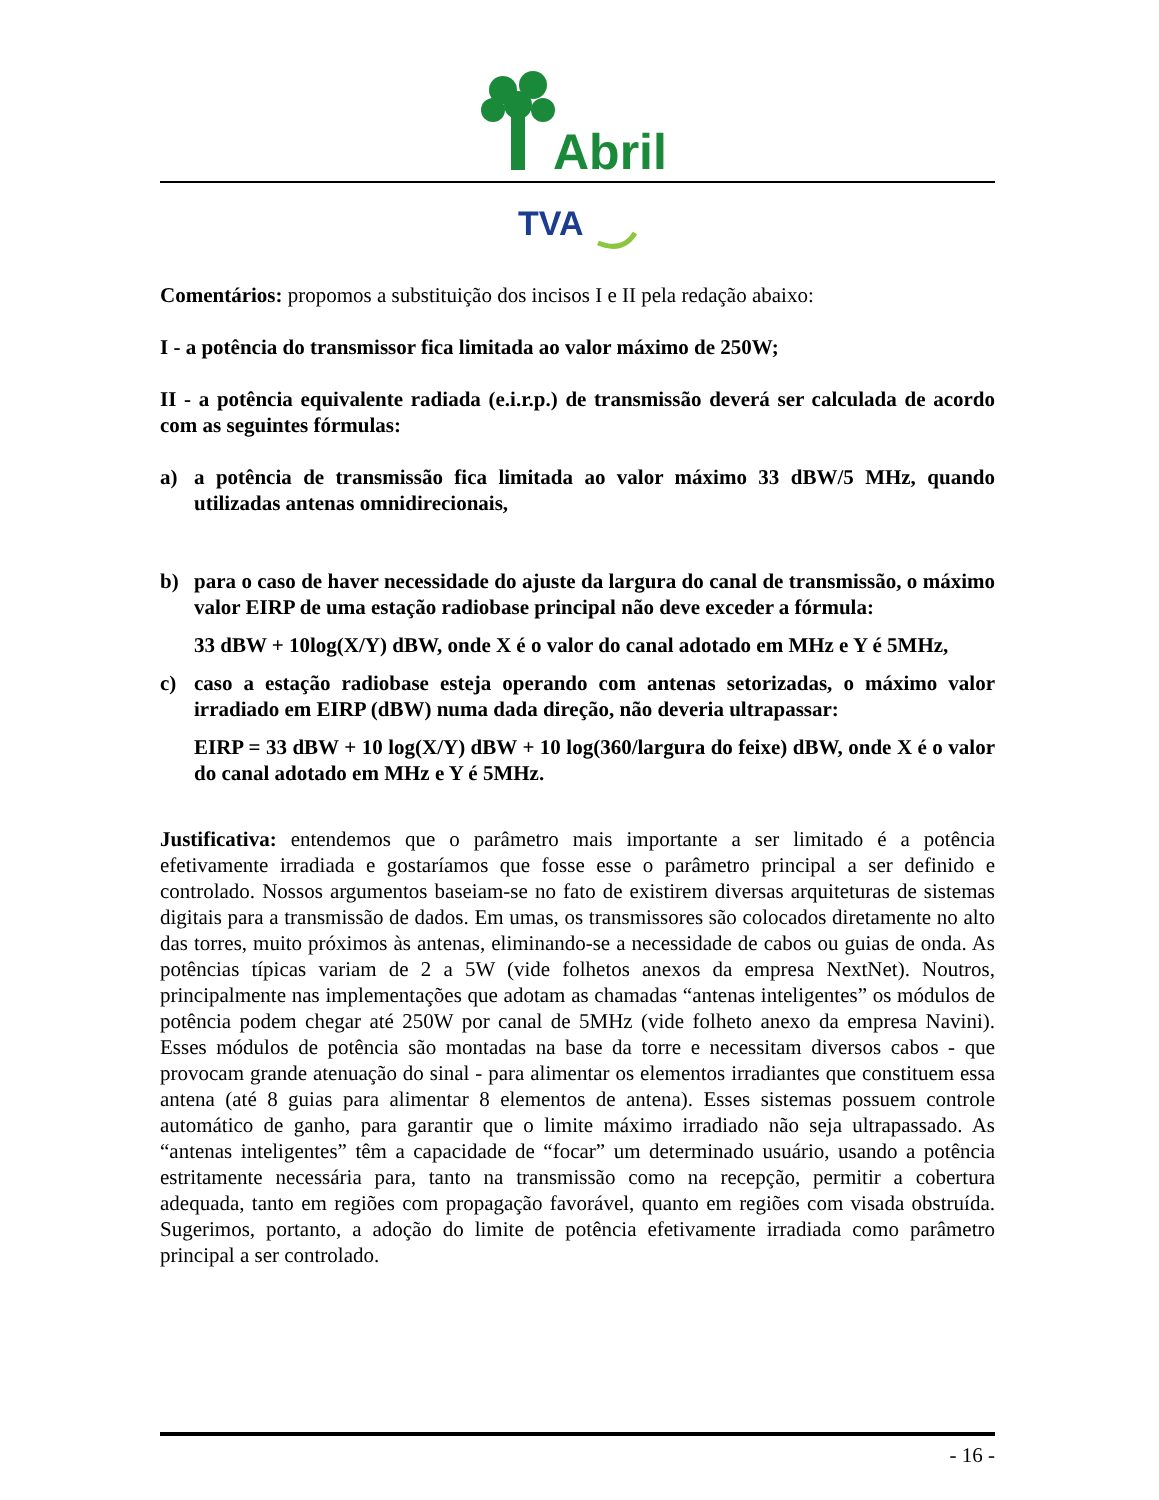Abril
TVA
Comentários: propomos a substituição dos incisos I e II pela redação abaixo:
I - a potência do transmissor fica limitada ao valor máximo de 250W;
II - a potência equivalente radiada (e.i.r.p.) de transmissão deverá ser calculada de acordo com as seguintes fórmulas:
a) a potência de transmissão fica limitada ao valor máximo 33 dBW/5 MHz, quando utilizadas antenas omnidirecionais,
b) para o caso de haver necessidade do ajuste da largura do canal de transmissão, o máximo valor EIRP de uma estação radiobase principal não deve exceder a fórmula:
33 dBW + 10log(X/Y) dBW, onde X é o valor do canal adotado em MHz e Y é 5MHz,
c) caso a estação radiobase esteja operando com antenas setorizadas, o máximo valor irradiado em EIRP (dBW) numa dada direção, não deveria ultrapassar:
EIRP = 33 dBW + 10 log(X/Y) dBW + 10 log(360/largura do feixe) dBW, onde X é o valor do canal adotado em MHz e Y é 5MHz.
Justificativa: entendemos que o parâmetro mais importante a ser limitado é a potência efetivamente irradiada e gostaríamos que fosse esse o parâmetro principal a ser definido e controlado. Nossos argumentos baseiam-se no fato de existirem diversas arquiteturas de sistemas digitais para a transmissão de dados. Em umas, os transmissores são colocados diretamente no alto das torres, muito próximos às antenas, eliminando-se a necessidade de cabos ou guias de onda. As potências típicas variam de 2 a 5W (vide folhetos anexos da empresa NextNet). Noutros, principalmente nas implementações que adotam as chamadas “antenas inteligentes” os módulos de potência podem chegar até 250W por canal de 5MHz (vide folheto anexo da empresa Navini). Esses módulos de potência são montadas na base da torre e necessitam diversos cabos - que provocam grande atenuação do sinal - para alimentar os elementos irradiantes que constituem essa antena (até 8 guias para alimentar 8 elementos de antena). Esses sistemas possuem controle automático de ganho, para garantir que o limite máximo irradiado não seja ultrapassado. As “antenas inteligentes” têm a capacidade de “focar” um determinado usuário, usando a potência estritamente necessária para, tanto na transmissão como na recepção, permitir a cobertura adequada, tanto em regiões com propagação favorável, quanto em regiões com visada obstruída. Sugerimos, portanto, a adoção do limite de potência efetivamente irradiada como parâmetro principal a ser controlado.
- 16 -